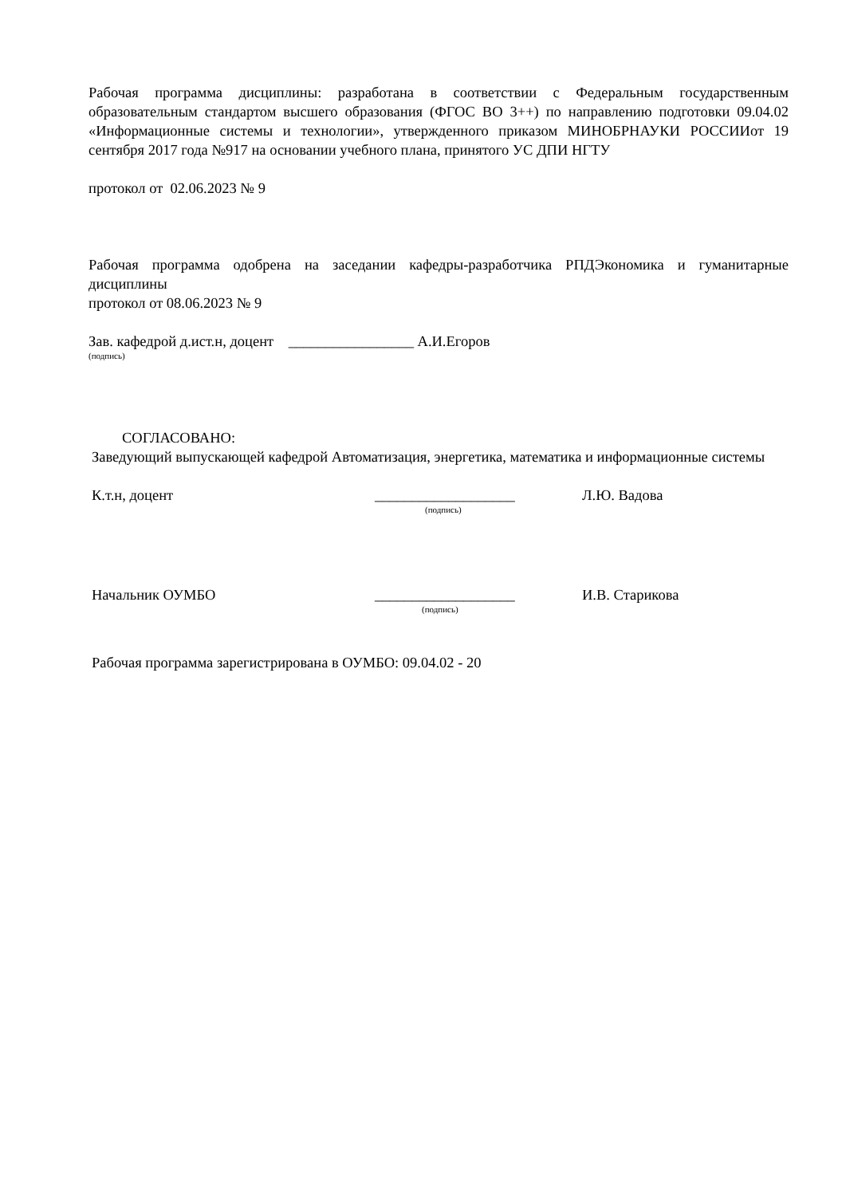Рабочая программа дисциплины: разработана в соответствии с Федеральным государственным образовательным стандартом высшего образования (ФГОС ВО 3++) по направлению подготовки 09.04.02 «Информационные системы и технологии», утвержденного приказом МИНОБРНАУКИ РОССИИот 19 сентября 2017 года №917 на основании учебного плана, принятого УС ДПИ НГТУ
протокол от 02.06.2023 № 9
Рабочая программа одобрена на заседании кафедры-разработчика РПДЭкономика и гуманитарные дисциплины
протокол от 08.06.2023 № 9
Зав. кафедрой д.ист.н, доцент _________________ А.И.Егоров
(подпись)
СОГЛАСОВАНО:
Заведующий выпускающей кафедрой Автоматизация, энергетика, математика и информационные системы
К.т.н, доцент ___________________ Л.Ю. Вадова
(подпись)
Начальник ОУМБО ___________________ И.В. Старикова
(подпись)
Рабочая программа зарегистрирована в ОУМБО: 09.04.02 - 20